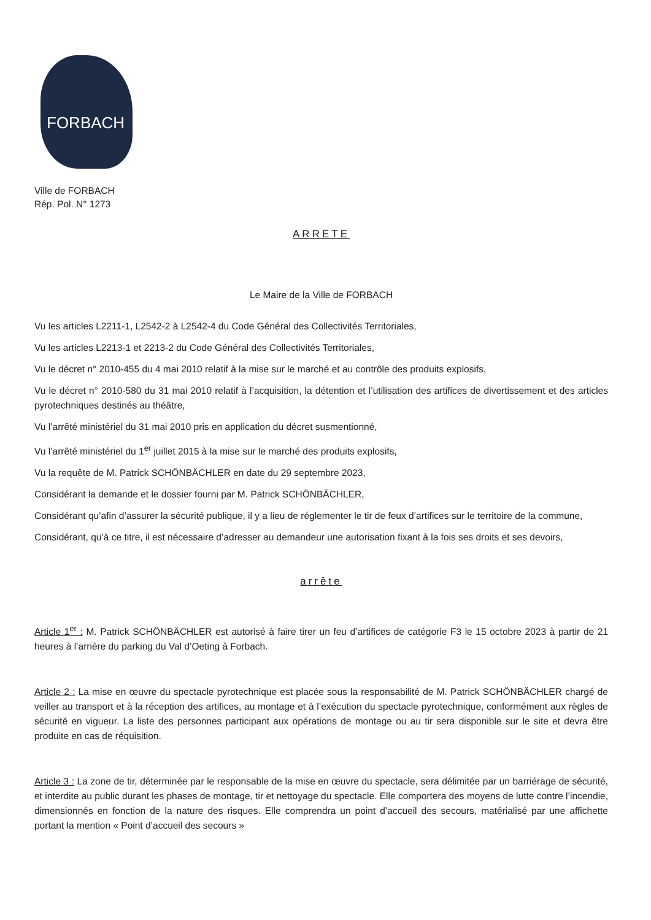FORBACH
Ville de FORBACH
Rép. Pol. N° 1273
ARRETE
Le Maire de la Ville de FORBACH
Vu les articles L2211-1, L2542-2 à L2542-4 du Code Général des Collectivités Territoriales,
Vu les articles L2213-1 et 2213-2 du Code Général des Collectivités Territoriales,
Vu le décret n° 2010-455 du 4 mai 2010 relatif à la mise sur le marché et au contrôle des produits explosifs,
Vu le décret n° 2010-580 du 31 mai 2010 relatif à l’acquisition, la détention et l’utilisation des artifices de divertissement et des articles pyrotechniques destinés au théâtre,
Vu l’arrêté ministériel du 31 mai 2010 pris en application du décret susmentionné,
Vu l’arrêté ministériel du 1<sup>er</sup> juillet 2015 à la mise sur le marché des produits explosifs,
Vu la requête de M. Patrick SCHÖNBÄCHLER en date du 29 septembre 2023,
Considérant la demande et le dossier fourni par M. Patrick SCHÖNBÄCHLER,
Considérant qu’afin d’assurer la sécurité publique, il y a lieu de réglementer le tir de feux d’artifices sur le territoire de la commune,
Considérant, qu’à ce titre, il est nécessaire d’adresser au demandeur une autorisation fixant à la fois ses droits et ses devoirs,
arrête
Article 1<sup>er</sup> : M. Patrick SCHÖNBÄCHLER est autorisé à faire tirer un feu d’artifices de catégorie F3 le 15 octobre 2023 à partir de 21 heures à l’arrière du parking du Val d’Oeting à Forbach.
Article 2 : La mise en œuvre du spectacle pyrotechnique est placée sous la responsabilité de M. Patrick SCHÖNBÄCHLER chargé de veiller au transport et à la réception des artifices, au montage et à l’exécution du spectacle pyrotechnique, conformément aux règles de sécurité en vigueur. La liste des personnes participant aux opérations de montage ou au tir sera disponible sur le site et devra être produite en cas de réquisition.
Article 3 : La zone de tir, déterminée par le responsable de la mise en œuvre du spectacle, sera délimitée par un barriérage de sécurité, et interdite au public durant les phases de montage, tir et nettoyage du spectacle. Elle comportera des moyens de lutte contre l’incendie, dimensionnés en fonction de la nature des risques. Elle comprendra un point d’accueil des secours, matérialisé par une affichette portant la mention « Point d’accueil des secours »